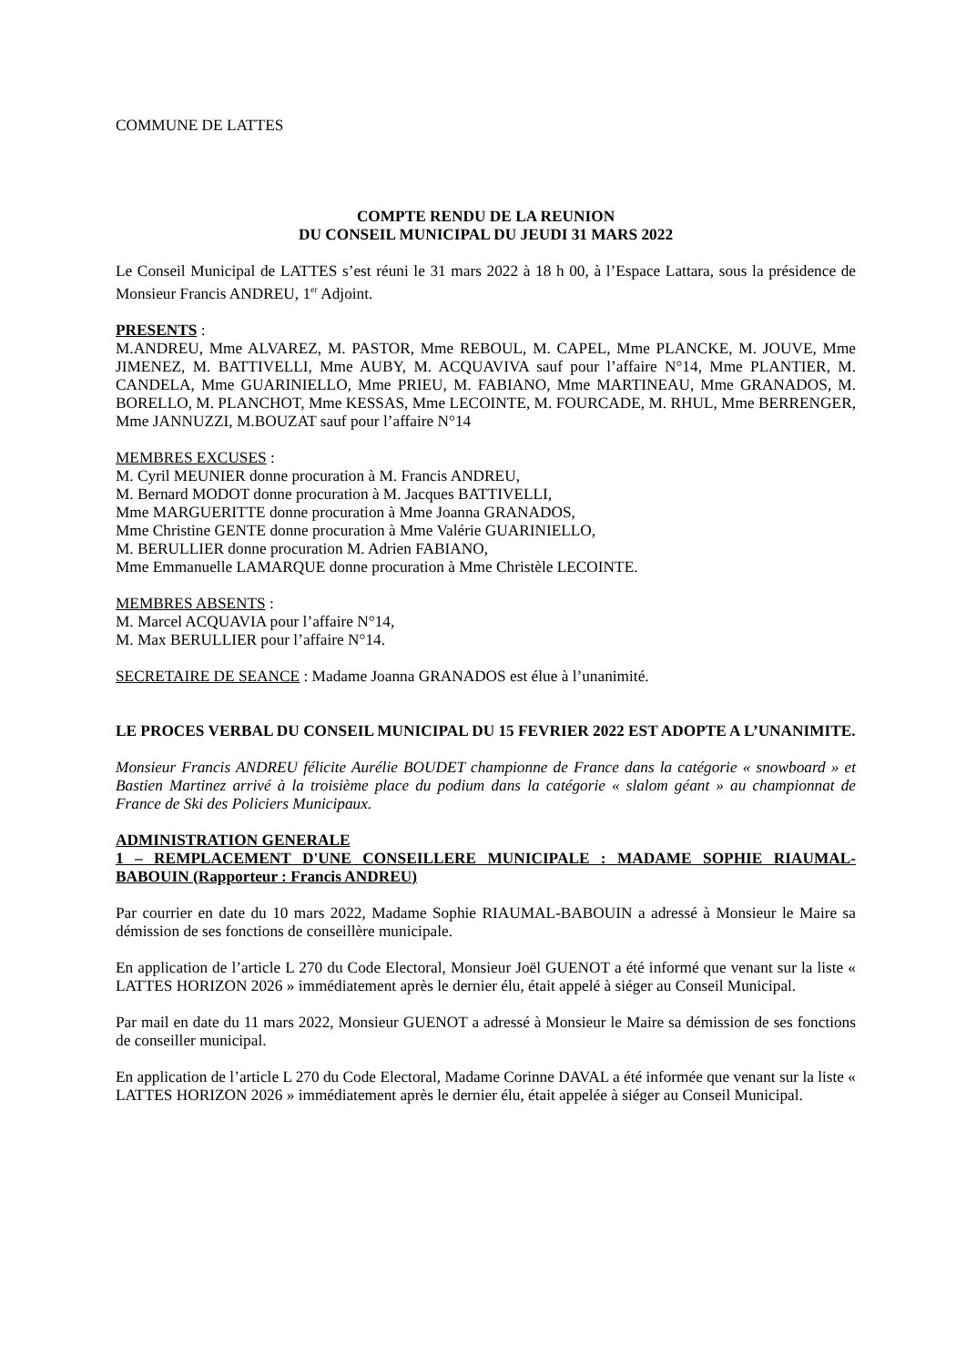COMMUNE DE LATTES
COMPTE RENDU DE LA REUNION
DU CONSEIL MUNICIPAL DU JEUDI 31 MARS 2022
Le Conseil Municipal de LATTES s’est réuni le 31 mars 2022 à 18 h 00, à l’Espace Lattara, sous la présidence de Monsieur Francis ANDREU, 1<sup>er</sup> Adjoint.
PRESENTS :
M.ANDREU, Mme ALVAREZ, M. PASTOR, Mme REBOUL, M. CAPEL, Mme PLANCKE, M. JOUVE, Mme JIMENEZ, M. BATTIVELLI, Mme AUBY, M. ACQUAVIVA sauf pour l’affaire N°14, Mme PLANTIER, M. CANDELA, Mme GUARINIELLO, Mme PRIEU, M. FABIANO, Mme MARTINEAU, Mme GRANADOS, M. BORELLO, M. PLANCHOT, Mme KESSAS, Mme LECOINTE, M. FOURCADE, M. RHUL, Mme BERRENGER, Mme JANNUZZI, M.BOUZAT sauf pour l’affaire N°14
MEMBRES EXCUSES :
M. Cyril MEUNIER donne procuration à M. Francis ANDREU,
M. Bernard MODOT donne procuration à M. Jacques BATTIVELLI,
Mme MARGUERITTE donne procuration à Mme Joanna GRANADOS,
Mme Christine GENTE donne procuration à Mme Valérie GUARINIELLO,
M. BERULLIER donne procuration M. Adrien FABIANO,
Mme Emmanuelle LAMARQUE donne procuration à Mme Christèle LECOINTE.
MEMBRES ABSENTS :
M. Marcel ACQUAVIA pour l’affaire N°14,
M. Max BERULLIER pour l’affaire N°14.
SECRETAIRE DE SEANCE : Madame Joanna GRANADOS est élue à l’unanimité.
LE PROCES VERBAL DU CONSEIL MUNICIPAL DU 15 FEVRIER 2022 EST ADOPTE A L’UNANIMITE.
Monsieur Francis ANDREU félicite Aurélie BOUDET championne de France dans la catégorie « snowboard » et Bastien Martinez arrivé à la troisième place du podium dans la catégorie « slalom géant » au championnat de France de Ski des Policiers Municipaux.
ADMINISTRATION GENERALE
1 – REMPLACEMENT D'UNE CONSEILLERE MUNICIPALE : MADAME SOPHIE RIAUMAL-BABOUIN (Rapporteur : Francis ANDREU)
Par courrier en date du 10 mars 2022, Madame Sophie RIAUMAL-BABOUIN a adressé à Monsieur le Maire sa démission de ses fonctions de conseillère municipale.
En application de l’article L 270 du Code Electoral, Monsieur Joël GUENOT a été informé que venant sur la liste « LATTES HORIZON 2026 » immédiatement après le dernier élu, était appelé à siéger au Conseil Municipal.
Par mail en date du 11 mars 2022, Monsieur GUENOT a adressé à Monsieur le Maire sa démission de ses fonctions de conseiller municipal.
En application de l’article L 270 du Code Electoral, Madame Corinne DAVAL a été informée que venant sur la liste « LATTES HORIZON 2026 » immédiatement après le dernier élu, était appelée à siéger au Conseil Municipal.